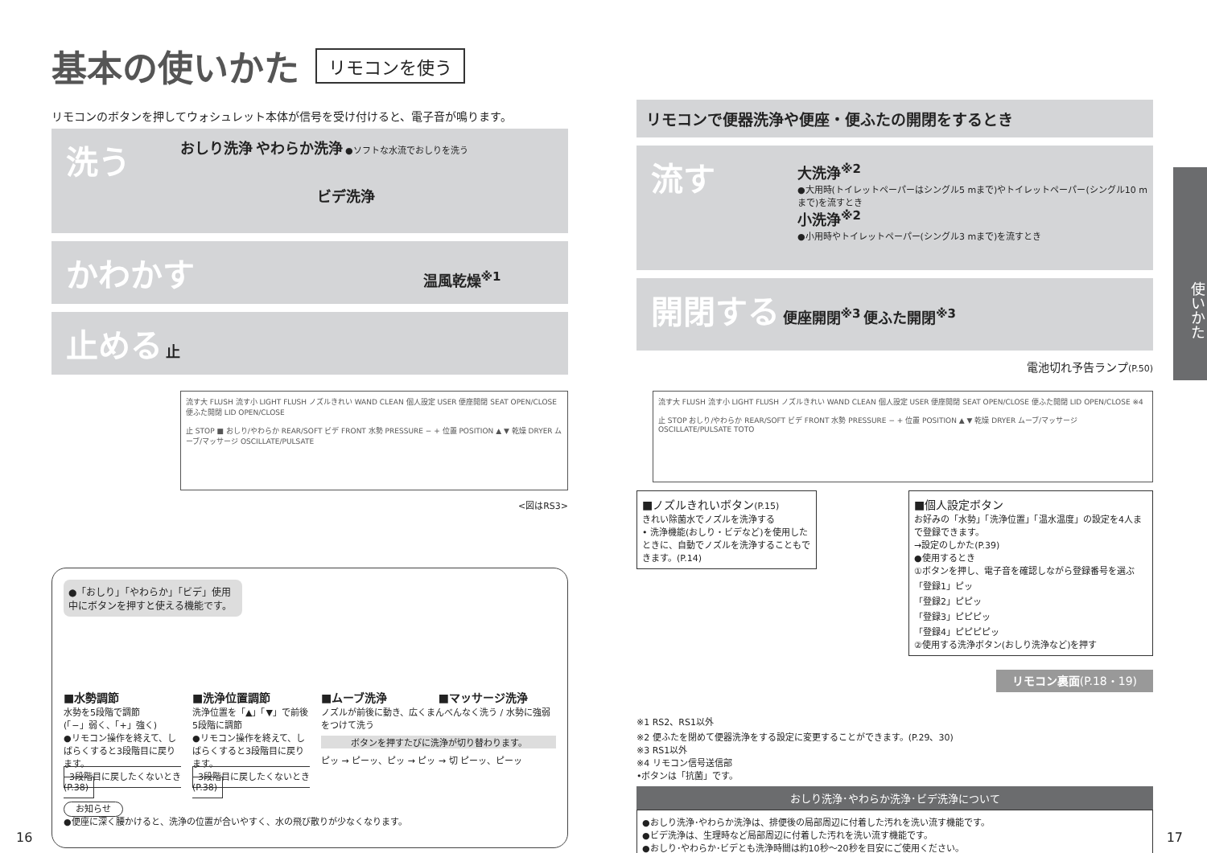基本の使いかた リモコンを使う
リモコンのボタンを押してウォシュレット本体が信号を受け付けると、電子音が鳴ります。
洗う
おしり洗浄 やわらか洗浄 ●ソフトな水流でおしりを洗う
ビデ洗浄
かわかす 温風乾燥<sup>※1</sup>
止める 止
流す大 FLUSH 流す小 LIGHT FLUSH ノズルきれい WAND CLEAN 個人設定 USER 便座開閉 SEAT OPEN/CLOSE 便ふた開閉 LID OPEN/CLOSE
止 STOP ■ おしり/やわらか REAR/SOFT ビデ FRONT 水勢 PRESSURE − + 位置 POSITION ▲ ▼ 乾燥 DRYER ムーブ/マッサージ OSCILLATE/PULSATE
<図はRS3>
●「おしり」「やわらか」「ビデ」使用中にボタンを押すと使える機能です。
■水勢調節
水勢を5段階で調節
(「−」弱く、「+」強く)
●リモコン操作を終えて、しばらくすると3段階目に戻ります。
3段階目に戻したくないとき (P.38)
■洗浄位置調節
洗浄位置を「▲」「▼」で前後5段階に調節
●リモコン操作を終えて、しばらくすると3段階目に戻ります。
3段階目に戻したくないとき (P.38)
■ムーブ洗浄 ■マッサージ洗浄
ノズルが前後に動き、広くまんべんなく洗う / 水勢に強弱をつけて洗う
ボタンを押すたびに洗浄が切り替わります。
ピッ → ピーッ、ピッ → ピッ → 切 ピーッ、ピーッ
お知らせ
●便座に深く腰かけると、洗浄の位置が合いやすく、水の飛び散りが少なくなります。
16
リモコンで便器洗浄や便座・便ふたの開閉をするとき
流す
大洗浄<sup>※2</sup>
●大用時(トイレットペーパーはシングル5 mまで)やトイレットペーパー(シングル10 mまで)を流すとき
小洗浄<sup>※2</sup>
●小用時やトイレットペーパー(シングル3 mまで)を流すとき
開閉する 便座開閉<sup>※3</sup> 便ふた開閉<sup>※3</sup>
電池切れ予告ランプ(P.50)
流す大 FLUSH 流す小 LIGHT FLUSH ノズルきれい WAND CLEAN 個人設定 USER 便座開閉 SEAT OPEN/CLOSE 便ふた開閉 LID OPEN/CLOSE ※4
止 STOP おしり/やわらか REAR/SOFT ビデ FRONT 水勢 PRESSURE − + 位置 POSITION ▲ ▼ 乾燥 DRYER ムーブ/マッサージ OSCILLATE/PULSATE TOTO
■ノズルきれいボタン(P.15)
きれい除菌水でノズルを洗浄する
• 洗浄機能(おしり・ビデなど)を使用したときに、自動でノズルを洗浄することもできます。(P.14)
■個人設定ボタン
お好みの「水勢」「洗浄位置」「温水温度」の設定を4人まで登録できます。
→設定のしかた(P.39)
●使用するとき
①ボタンを押し、電子音を確認しながら登録番号を選ぶ
「登録1」ピッ
「登録2」ピピッ
「登録3」ピピピッ
「登録4」ピピピピッ
②使用する洗浄ボタン(おしり洗浄など)を押す
リモコン裏面(P.18・19)
※1 RS2、RS1以外
※2 便ふたを閉めて便器洗浄をする設定に変更することができます。(P.29、30)
※3 RS1以外
※4 リモコン信号送信部
•ボタンは「抗菌」です。
おしり洗浄･やわらか洗浄･ビデ洗浄について
●おしり洗浄･やわらか洗浄は、排便後の局部周辺に付着した汚れを洗い流す機能です。
●ビデ洗浄は、生理時など局部周辺に付着した汚れを洗い流す機能です。
●おしり･やわらか･ビデとも洗浄時間は約10秒〜20秒を目安にご使用ください。
使いかた
17